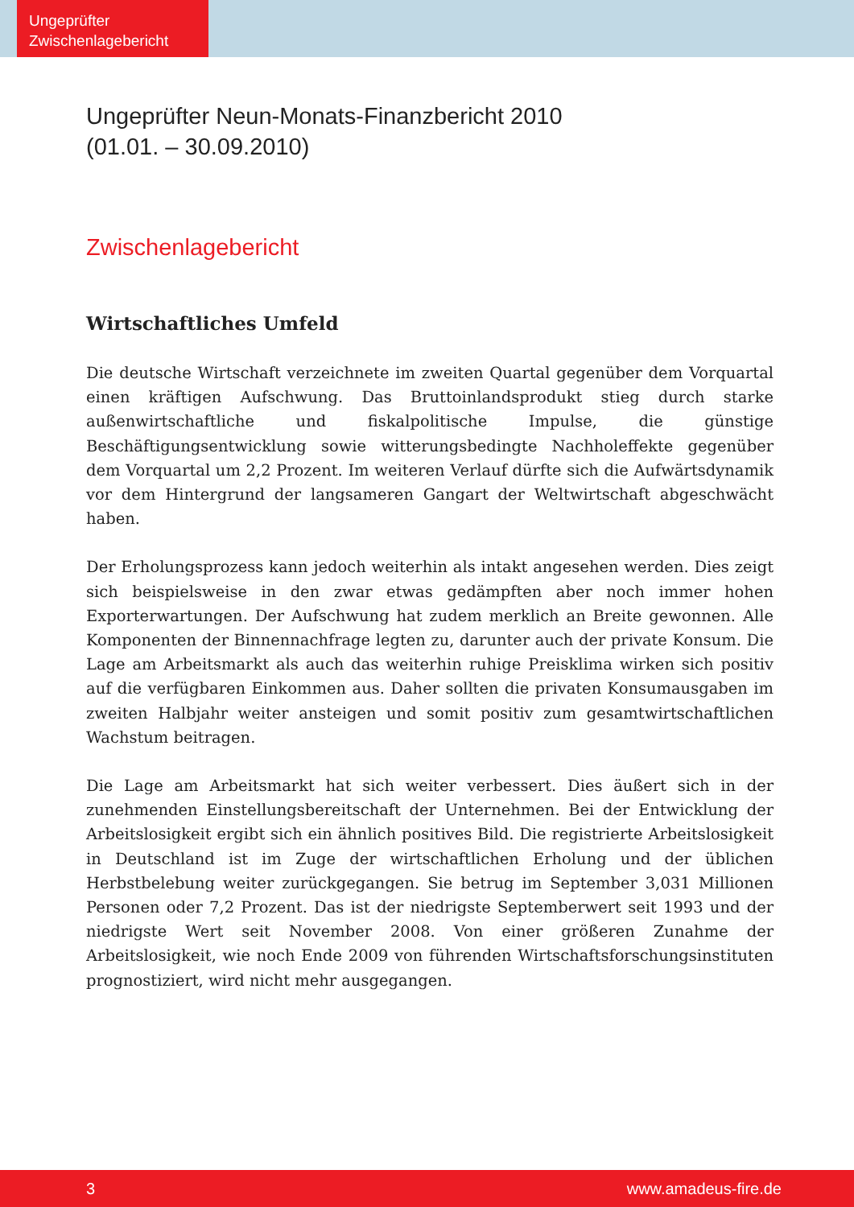Ungeprüfter
Zwischenlagebericht
Ungeprüfter Neun-Monats-Finanzbericht 2010
(01.01. – 30.09.2010)
Zwischenlagebericht
Wirtschaftliches Umfeld
Die deutsche Wirtschaft verzeichnete im zweiten Quartal gegenüber dem Vorquartal einen kräftigen Aufschwung. Das Bruttoinlandsprodukt stieg durch starke außenwirtschaftliche und fiskalpolitische Impulse, die günstige Beschäftigungsentwicklung sowie witterungsbedingte Nachholeffekte gegenüber dem Vorquartal um 2,2 Prozent. Im weiteren Verlauf dürfte sich die Aufwärtsdynamik vor dem Hintergrund der langsameren Gangart der Weltwirtschaft abgeschwächt haben.
Der Erholungsprozess kann jedoch weiterhin als intakt angesehen werden. Dies zeigt sich beispielsweise in den zwar etwas gedämpften aber noch immer hohen Exporterwartungen. Der Aufschwung hat zudem merklich an Breite gewonnen. Alle Komponenten der Binnennachfrage legten zu, darunter auch der private Konsum. Die Lage am Arbeitsmarkt als auch das weiterhin ruhige Preisklima wirken sich positiv auf die verfügbaren Einkommen aus. Daher sollten die privaten Konsumausgaben im zweiten Halbjahr weiter ansteigen und somit positiv zum gesamtwirtschaftlichen Wachstum beitragen.
Die Lage am Arbeitsmarkt hat sich weiter verbessert. Dies äußert sich in der zunehmenden Einstellungsbereitschaft der Unternehmen. Bei der Entwicklung der Arbeitslosigkeit ergibt sich ein ähnlich positives Bild. Die registrierte Arbeitslosigkeit in Deutschland ist im Zuge der wirtschaftlichen Erholung und der üblichen Herbstbelebung weiter zurückgegangen. Sie betrug im September 3,031 Millionen Personen oder 7,2 Prozent. Das ist der niedrigste Septemberwert seit 1993 und der niedrigste Wert seit November 2008. Von einer größeren Zunahme der Arbeitslosigkeit, wie noch Ende 2009 von führenden Wirtschaftsforschungsinstituten prognostiziert, wird nicht mehr ausgegangen.
3 www.amadeus-fire.de